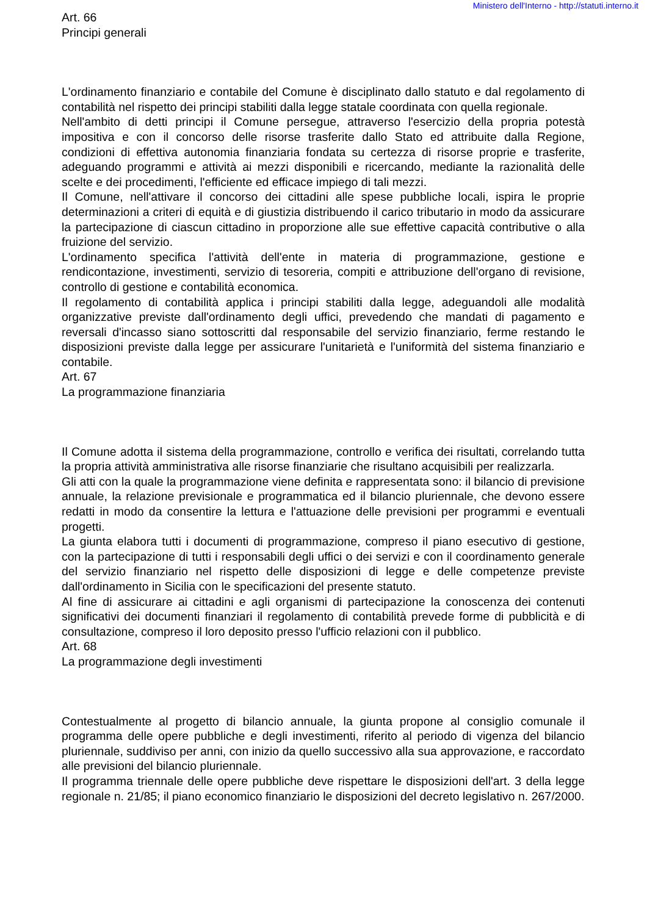Ministero dell'Interno - http://statuti.interno.it
Art. 66
Principi generali
L'ordinamento finanziario e contabile del Comune è disciplinato dallo statuto e dal regolamento di contabilità nel rispetto dei principi stabiliti dalla legge statale coordinata con quella regionale.
Nell'ambito di detti principi il Comune persegue, attraverso l'esercizio della propria potestà impositiva e con il concorso delle risorse trasferite dallo Stato ed attribuite dalla Regione, condizioni di effettiva autonomia finanziaria fondata su certezza di risorse proprie e trasferite, adeguando programmi e attività ai mezzi disponibili e ricercando, mediante la razionalità delle scelte e dei procedimenti, l'efficiente ed efficace impiego di tali mezzi.
Il Comune, nell'attivare il concorso dei cittadini alle spese pubbliche locali, ispira le proprie determinazioni a criteri di equità e di giustizia distribuendo il carico tributario in modo da assicurare la partecipazione di ciascun cittadino in proporzione alle sue effettive capacità contributive o alla fruizione del servizio.
L'ordinamento specifica l'attività dell'ente in materia di programmazione, gestione e rendicontazione, investimenti, servizio di tesoreria, compiti e attribuzione dell'organo di revisione, controllo di gestione e contabilità economica.
Il regolamento di contabilità applica i principi stabiliti dalla legge, adeguandoli alle modalità organizzative previste dall'ordinamento degli uffici, prevedendo che mandati di pagamento e reversali d'incasso siano sottoscritti dal responsabile del servizio finanziario, ferme restando le disposizioni previste dalla legge per assicurare l'unitarietà e l'uniformità del sistema finanziario e contabile.
Art. 67
La programmazione finanziaria
Il Comune adotta il sistema della programmazione, controllo e verifica dei risultati, correlando tutta la propria attività amministrativa alle risorse finanziarie che risultano acquisibili per realizzarla.
Gli atti con la quale la programmazione viene definita e rappresentata sono: il bilancio di previsione annuale, la relazione previsionale e programmatica ed il bilancio pluriennale, che devono essere redatti in modo da consentire la lettura e l'attuazione delle previsioni per programmi e eventuali progetti.
La giunta elabora tutti i documenti di programmazione, compreso il piano esecutivo di gestione, con la partecipazione di tutti i responsabili degli uffici o dei servizi e con il coordinamento generale del servizio finanziario nel rispetto delle disposizioni di legge e delle competenze previste dall'ordinamento in Sicilia con le specificazioni del presente statuto.
Al fine di assicurare ai cittadini e agli organismi di partecipazione la conoscenza dei contenuti significativi dei documenti finanziari il regolamento di contabilità prevede forme di pubblicità e di consultazione, compreso il loro deposito presso l'ufficio relazioni con il pubblico.
Art. 68
La programmazione degli investimenti
Contestualmente al progetto di bilancio annuale, la giunta propone al consiglio comunale il programma delle opere pubbliche e degli investimenti, riferito al periodo di vigenza del bilancio pluriennale, suddiviso per anni, con inizio da quello successivo alla sua approvazione, e raccordato alle previsioni del bilancio pluriennale.
Il programma triennale delle opere pubbliche deve rispettare le disposizioni dell'art. 3 della legge regionale n. 21/85; il piano economico finanziario le disposizioni del decreto legislativo n. 267/2000.